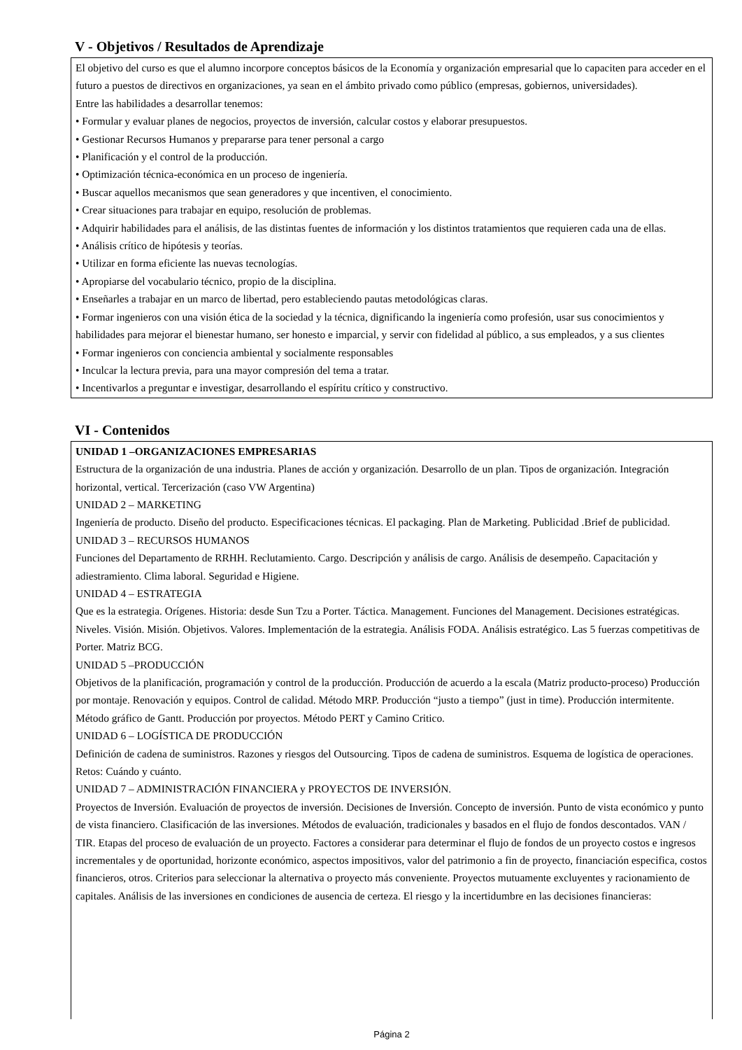V - Objetivos / Resultados de Aprendizaje
El objetivo del curso es que el alumno incorpore conceptos básicos de la Economía y organización empresarial que lo capaciten para acceder en el futuro a puestos de directivos en organizaciones, ya sean en el ámbito privado como público (empresas, gobiernos, universidades).
Entre las habilidades a desarrollar tenemos:
• Formular y evaluar planes de negocios, proyectos de inversión, calcular costos y elaborar presupuestos.
• Gestionar Recursos Humanos y prepararse para tener personal a cargo
• Planificación y el control de la producción.
• Optimización técnica-económica en un proceso de ingeniería.
• Buscar aquellos mecanismos que sean generadores y que incentiven, el conocimiento.
• Crear situaciones para trabajar en equipo, resolución de problemas.
• Adquirir habilidades para el análisis, de las distintas fuentes de información y los distintos tratamientos que requieren cada una de ellas.
• Análisis crítico de hipótesis y teorías.
• Utilizar en forma eficiente las nuevas tecnologías.
• Apropiarse del vocabulario técnico, propio de la disciplina.
• Enseñarles a trabajar en un marco de libertad, pero estableciendo pautas metodológicas claras.
• Formar ingenieros con una visión ética de la sociedad y la técnica, dignificando la ingeniería como profesión, usar sus conocimientos y habilidades para mejorar el bienestar humano, ser honesto e imparcial, y servir con fidelidad al público, a sus empleados, y a sus clientes
• Formar ingenieros con conciencia ambiental y socialmente responsables
• Inculcar la lectura previa, para una mayor compresión del tema a tratar.
• Incentivarlos a preguntar e investigar, desarrollando el espíritu crítico y constructivo.
VI - Contenidos
UNIDAD 1 –ORGANIZACIONES EMPRESARIAS
Estructura de la organización de una industria. Planes de acción y organización. Desarrollo de un plan. Tipos de organización. Integración horizontal, vertical. Tercerización (caso VW Argentina)
UNIDAD 2 – MARKETING
Ingeniería de producto. Diseño del producto. Especificaciones técnicas. El packaging. Plan de Marketing. Publicidad .Brief de publicidad.
UNIDAD 3 – RECURSOS HUMANOS
Funciones del Departamento de RRHH. Reclutamiento. Cargo. Descripción y análisis de cargo. Análisis de desempeño. Capacitación y adiestramiento. Clima laboral. Seguridad e Higiene.
UNIDAD 4 – ESTRATEGIA
Que es la estrategia. Orígenes. Historia: desde Sun Tzu a Porter. Táctica. Management. Funciones del Management. Decisiones estratégicas. Niveles. Visión. Misión. Objetivos. Valores. Implementación de la estrategia. Análisis FODA. Análisis estratégico. Las 5 fuerzas competitivas de Porter. Matriz BCG.
UNIDAD 5 –PRODUCCIÓN
Objetivos de la planificación, programación y control de la producción. Producción de acuerdo a la escala (Matriz producto-proceso) Producción por montaje. Renovación y equipos. Control de calidad. Método MRP. Producción “justo a tiempo” (just in time). Producción intermitente. Método gráfico de Gantt. Producción por proyectos. Método PERT y Camino Critico.
UNIDAD 6 – LOGÍSTICA DE PRODUCCIÓN
Definición de cadena de suministros. Razones y riesgos del Outsourcing. Tipos de cadena de suministros. Esquema de logística de operaciones. Retos: Cuándo y cuánto.
UNIDAD 7 – ADMINISTRACIÓN FINANCIERA y PROYECTOS DE INVERSIÓN.
Proyectos de Inversión. Evaluación de proyectos de inversión. Decisiones de Inversión. Concepto de inversión. Punto de vista económico y punto de vista financiero. Clasificación de las inversiones. Métodos de evaluación, tradicionales y basados en el flujo de fondos descontados. VAN / TIR. Etapas del proceso de evaluación de un proyecto. Factores a considerar para determinar el flujo de fondos de un proyecto costos e ingresos incrementales y de oportunidad, horizonte económico, aspectos impositivos, valor del patrimonio a fin de proyecto, financiación especifica, costos financieros, otros. Criterios para seleccionar la alternativa o proyecto más conveniente. Proyectos mutuamente excluyentes y racionamiento de capitales. Análisis de las inversiones en condiciones de ausencia de certeza. El riesgo y la incertidumbre en las decisiones financieras:
Página 2